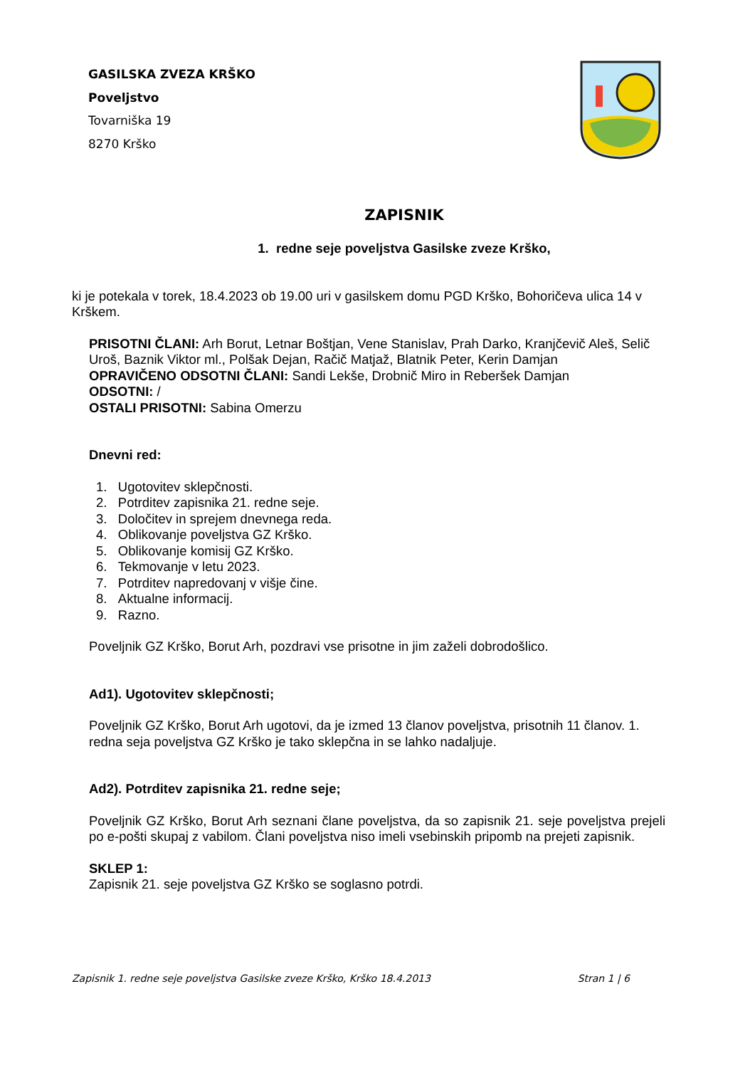GASILSKA ZVEZA KRŠKO
Poveljstvo
Tovarniška 19
8270 Krško
ZAPISNIK
1. redne seje poveljstva Gasilske zveze Krško,
ki je potekala v torek, 18.4.2023 ob 19.00 uri v gasilskem domu PGD Krško, Bohoričeva ulica 14 v Krškem.
PRISOTNI ČLANI: Arh Borut, Letnar Boštjan, Vene Stanislav, Prah Darko, Kranjčevič Aleš, Selič Uroš, Baznik Viktor ml., Polšak Dejan, Račič Matjaž, Blatnik Peter, Kerin Damjan
OPRAVIČENO ODSOTNI ČLANI: Sandi Lekše, Drobnič Miro in Reberšek Damjan
ODSOTNI: /
OSTALI PRISOTNI: Sabina Omerzu
Dnevni red:
1. Ugotovitev sklepčnosti.
2. Potrditev zapisnika 21. redne seje.
3. Določitev in sprejem dnevnega reda.
4. Oblikovanje poveljstva GZ Krško.
5. Oblikovanje komisij GZ Krško.
6. Tekmovanje v letu 2023.
7. Potrditev napredovanj v višje čine.
8. Aktualne informacij.
9. Razno.
Poveljnik GZ Krško, Borut Arh, pozdravi vse prisotne in jim zaželi dobrodošlico.
Ad1). Ugotovitev sklepčnosti;
Poveljnik GZ Krško, Borut Arh ugotovi, da je izmed 13 članov poveljstva, prisotnih 11 članov. 1. redna seja poveljstva GZ Krško je tako sklepčna in se lahko nadaljuje.
Ad2). Potrditev zapisnika 21. redne seje;
Poveljnik GZ Krško, Borut Arh seznani člane poveljstva, da so zapisnik 21. seje poveljstva prejeli po e-pošti skupaj z vabilom. Člani poveljstva niso imeli vsebinskih pripomb na prejeti zapisnik.
SKLEP 1:
Zapisnik 21. seje poveljstva GZ Krško se soglasno potrdi.
Zapisnik 1. redne seje poveljstva Gasilske zveze Krško, Krško 18.4.2013 Stran 1 | 6